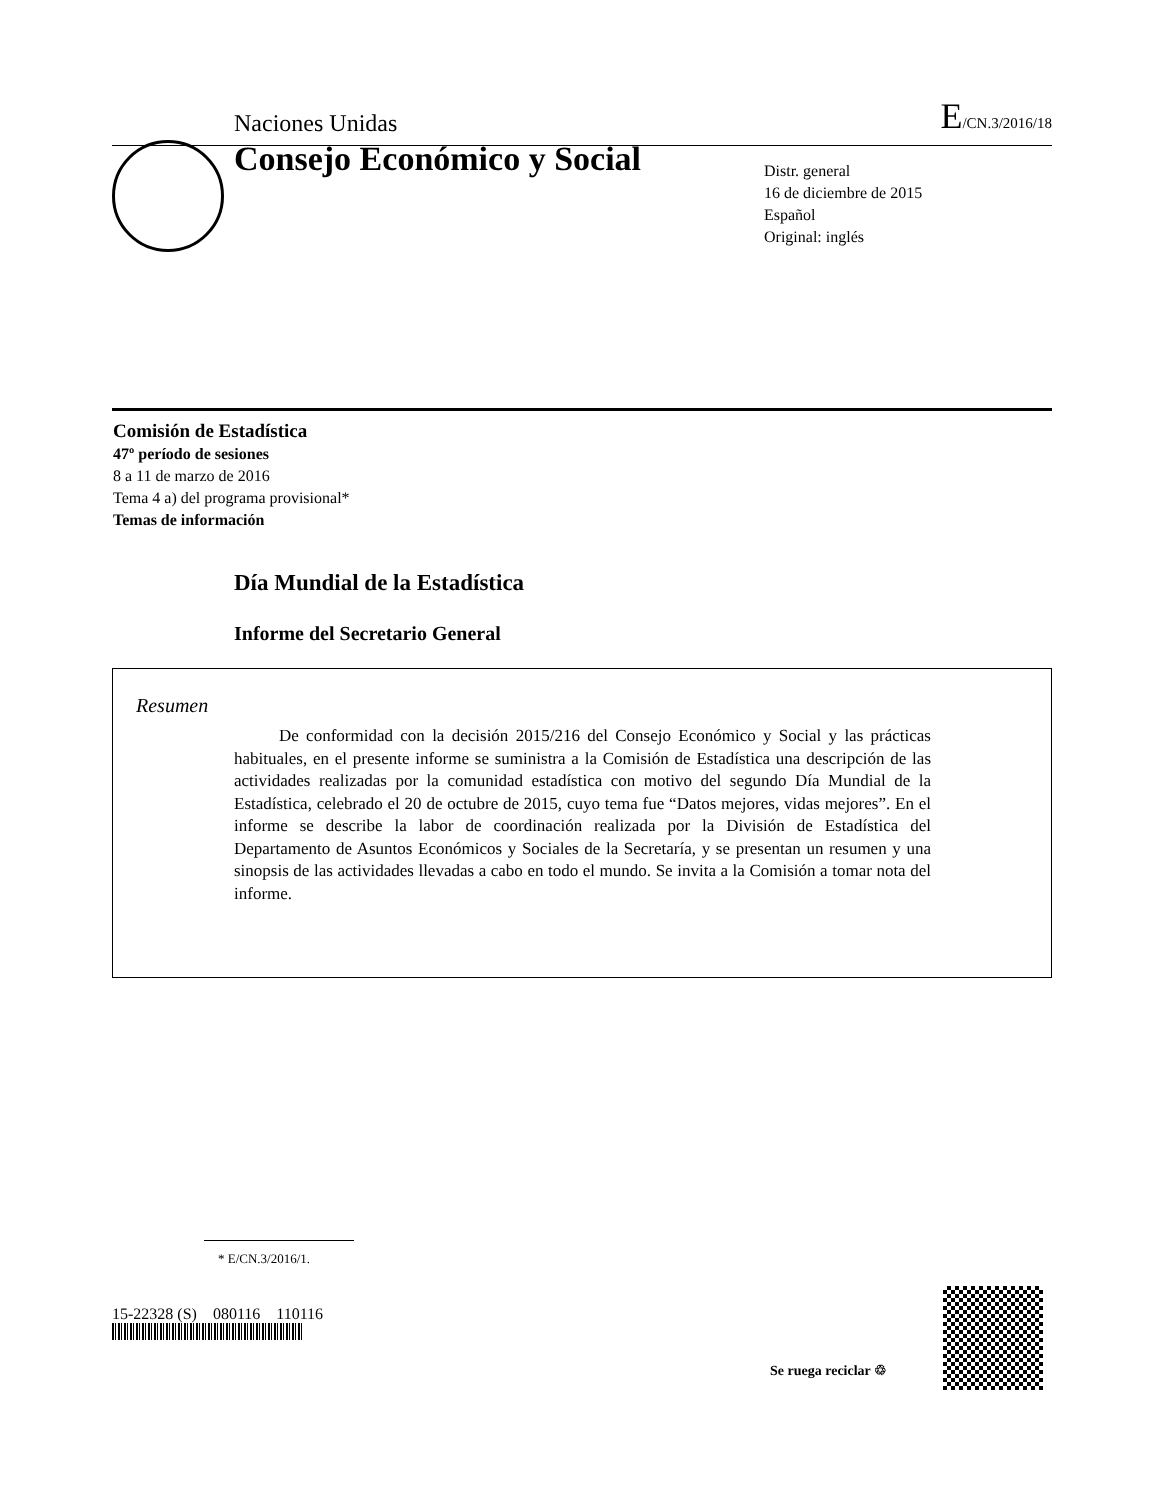Naciones Unidas E/CN.3/2016/18
Consejo Económico y Social
Distr. general
16 de diciembre de 2015
Español
Original: inglés
Comisión de Estadística
47º período de sesiones
8 a 11 de marzo de 2016
Tema 4 a) del programa provisional*
Temas de información
Día Mundial de la Estadística
Informe del Secretario General
Resumen
De conformidad con la decisión 2015/216 del Consejo Económico y Social y las prácticas habituales, en el presente informe se suministra a la Comisión de Estadística una descripción de las actividades realizadas por la comunidad estadística con motivo del segundo Día Mundial de la Estadística, celebrado el 20 de octubre de 2015, cuyo tema fue “Datos mejores, vidas mejores”. En el informe se describe la labor de coordinación realizada por la División de Estadística del Departamento de Asuntos Económicos y Sociales de la Secretaría, y se presentan un resumen y una sinopsis de las actividades llevadas a cabo en todo el mundo. Se invita a la Comisión a tomar nota del informe.
* E/CN.3/2016/1.
15-22328 (S) 080116 110116
Se ruega reciclar ♲